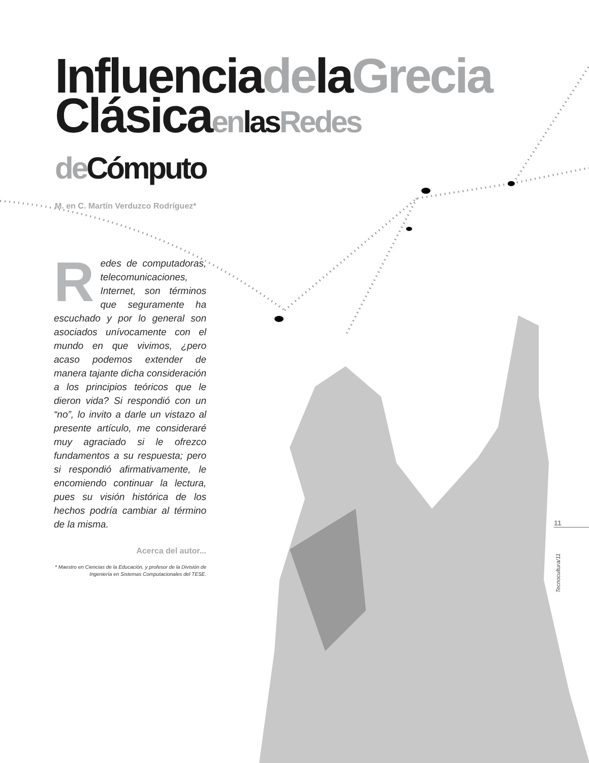Influencia de la Grecia
Clásica en las Redes
de Cómputo
M. en C. Martín Verduzco Rodríguez*
Redes de computadoras, telecomunicaciones, Internet, son términos que seguramente ha escuchado y por lo general son asociados unívocamente con el mundo en que vivimos, ¿pero acaso podemos extender de manera tajante dicha consideración a los principios teóricos que le dieron vida? Si respondió con un “no”, lo invito a darle un vistazo al presente artículo, me consideraré muy agraciado si le ofrezco fundamentos a su respuesta; pero si respondió afirmativamente, le encomiendo continuar la lectura, pues su visión histórica de los hechos podría cambiar al término de la misma.
Acerca del autor...
* Maestro en Ciencias de la Educación, y profesor de la División de Ingeniería en Sistemas Computacionales del TESE.
11
Tecnocultura/11